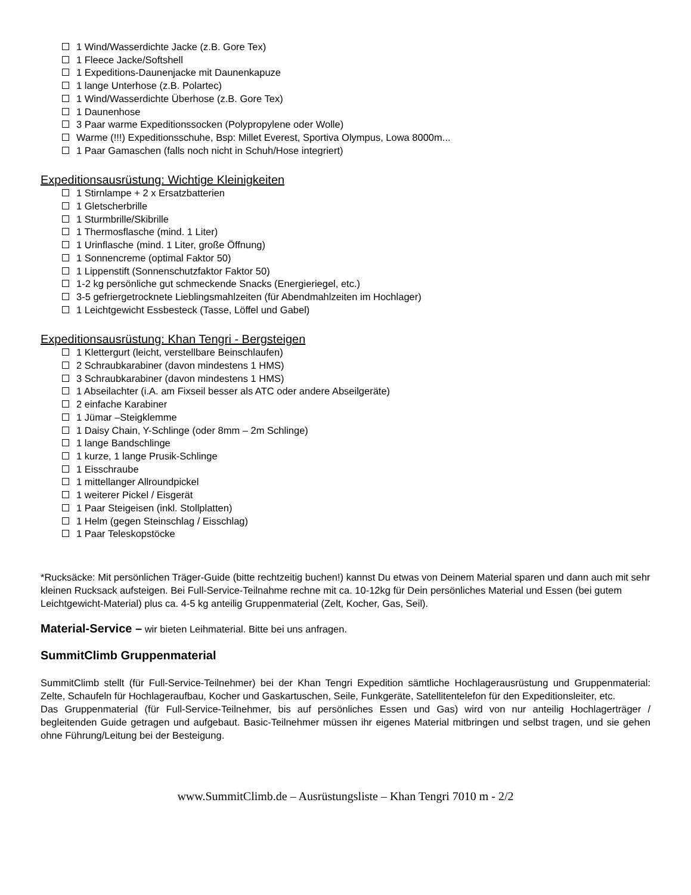1 Wind/Wasserdichte Jacke (z.B. Gore Tex)
1 Fleece Jacke/Softshell
1 Expeditions-Daunenjacke mit Daunenkapuze
1 lange Unterhose (z.B. Polartec)
1 Wind/Wasserdichte Überhose (z.B. Gore Tex)
1 Daunenhose
3 Paar warme Expeditionssocken (Polypropylene oder Wolle)
Warme (!!!) Expeditionsschuhe, Bsp: Millet Everest, Sportiva Olympus, Lowa 8000m...
1 Paar Gamaschen (falls noch nicht in Schuh/Hose integriert)
Expeditionsausrüstung: Wichtige Kleinigkeiten
1 Stirnlampe + 2 x Ersatzbatterien
1 Gletscherbrille
1 Sturmbrille/Skibrille
1 Thermosflasche (mind. 1 Liter)
1 Urinflasche (mind. 1 Liter, große Öffnung)
1 Sonnencreme (optimal Faktor 50)
1 Lippenstift (Sonnenschutzfaktor Faktor 50)
1-2 kg persönliche gut schmeckende Snacks (Energieriegel, etc.)
3-5 gefriergetrocknete Lieblingsmahlzeiten (für Abendmahlzeiten im Hochlager)
1 Leichtgewicht Essbesteck (Tasse, Löffel und Gabel)
Expeditionsausrüstung: Khan Tengri - Bergsteigen
1 Klettergurt (leicht, verstellbare Beinschlaufen)
2 Schraubkarabiner (davon mindestens 1 HMS)
3 Schraubkarabiner (davon mindestens 1 HMS)
1 Abseilachter (i.A. am Fixseil besser als ATC oder andere Abseilgeräte)
2 einfache Karabiner
1 Jümar –Steigklemme
1 Daisy Chain, Y-Schlinge (oder 8mm – 2m Schlinge)
1 lange Bandschlinge
1 kurze, 1 lange Prusik-Schlinge
1 Eisschraube
1 mittellanger Allroundpickel
1 weiterer Pickel / Eisgerät
1 Paar Steigeisen (inkl. Stollplatten)
1 Helm (gegen Steinschlag / Eisschlag)
1 Paar Teleskopstöcke
*Rucksäcke: Mit persönlichen Träger-Guide (bitte rechtzeitig buchen!) kannst Du etwas von Deinem Material sparen und dann auch mit sehr kleinen Rucksack aufsteigen. Bei Full-Service-Teilnahme rechne mit ca. 10-12kg für Dein persönliches Material und Essen (bei gutem Leichtgewicht-Material) plus ca. 4-5 kg anteilig Gruppenmaterial (Zelt, Kocher, Gas, Seil).
Material-Service – wir bieten Leihmaterial. Bitte bei uns anfragen.
SummitClimb Gruppenmaterial
SummitClimb stellt (für Full-Service-Teilnehmer) bei der Khan Tengri Expedition sämtliche Hochlagerausrüstung und Gruppenmaterial: Zelte, Schaufeln für Hochlageraufbau, Kocher und Gaskartuschen, Seile, Funkgeräte, Satellitentelefon für den Expeditionsleiter, etc.
Das Gruppenmaterial (für Full-Service-Teilnehmer, bis auf persönliches Essen und Gas) wird von nur anteilig Hochlagerträger / begleitenden Guide getragen und aufgebaut. Basic-Teilnehmer müssen ihr eigenes Material mitbringen und selbst tragen, und sie gehen ohne Führung/Leitung bei der Besteigung.
www.SummitClimb.de – Ausrüstungsliste – Khan Tengri 7010 m - 2/2